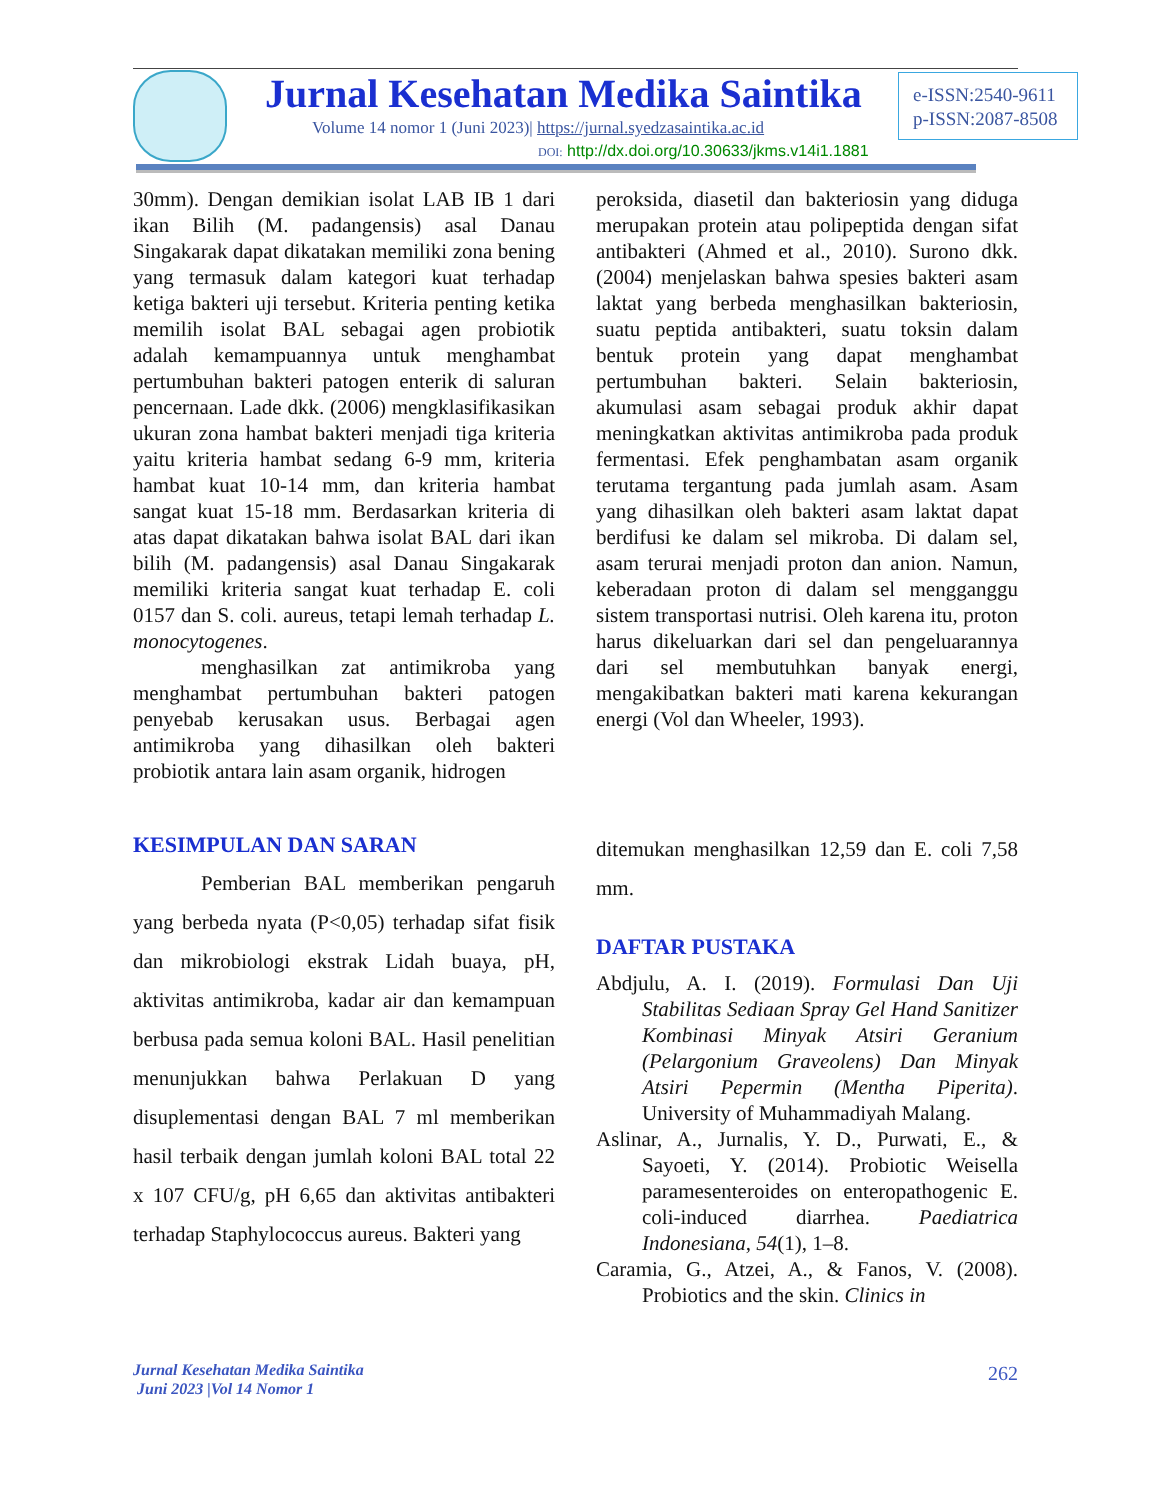Jurnal Kesehatan Medika Saintika
Volume 14 nomor 1 (Juni 2023)| https://jurnal.syedzasaintika.ac.id
DOI: http://dx.doi.org/10.30633/jkms.v14i1.1881
e-ISSN:2540-9611
p-ISSN:2087-8508
30mm). Dengan demikian isolat LAB IB 1 dari ikan Bilih (M. padangensis) asal Danau Singakarak dapat dikatakan memiliki zona bening yang termasuk dalam kategori kuat terhadap ketiga bakteri uji tersebut. Kriteria penting ketika memilih isolat BAL sebagai agen probiotik adalah kemampuannya untuk menghambat pertumbuhan bakteri patogen enterik di saluran pencernaan. Lade dkk. (2006) mengklasifikasikan ukuran zona hambat bakteri menjadi tiga kriteria yaitu kriteria hambat sedang 6-9 mm, kriteria hambat kuat 10-14 mm, dan kriteria hambat sangat kuat 15-18 mm. Berdasarkan kriteria di atas dapat dikatakan bahwa isolat BAL dari ikan bilih (M. padangensis) asal Danau Singakarak memiliki kriteria sangat kuat terhadap E. coli 0157 dan S. coli. aureus, tetapi lemah terhadap L. monocytogenes.
menghasilkan zat antimikroba yang menghambat pertumbuhan bakteri patogen penyebab kerusakan usus. Berbagai agen antimikroba yang dihasilkan oleh bakteri probiotik antara lain asam organik, hidrogen
peroksida, diasetil dan bakteriosin yang diduga merupakan protein atau polipeptida dengan sifat antibakteri (Ahmed et al., 2010). Surono dkk. (2004) menjelaskan bahwa spesies bakteri asam laktat yang berbeda menghasilkan bakteriosin, suatu peptida antibakteri, suatu toksin dalam bentuk protein yang dapat menghambat pertumbuhan bakteri. Selain bakteriosin, akumulasi asam sebagai produk akhir dapat meningkatkan aktivitas antimikroba pada produk fermentasi. Efek penghambatan asam organik terutama tergantung pada jumlah asam. Asam yang dihasilkan oleh bakteri asam laktat dapat berdifusi ke dalam sel mikroba. Di dalam sel, asam terurai menjadi proton dan anion. Namun, keberadaan proton di dalam sel mengganggu sistem transportasi nutrisi. Oleh karena itu, proton harus dikeluarkan dari sel dan pengeluarannya dari sel membutuhkan banyak energi, mengakibatkan bakteri mati karena kekurangan energi (Vol dan Wheeler, 1993).
KESIMPULAN DAN SARAN
Pemberian BAL memberikan pengaruh yang berbeda nyata (P<0,05) terhadap sifat fisik dan mikrobiologi ekstrak Lidah buaya, pH, aktivitas antimikroba, kadar air dan kemampuan berbusa pada semua koloni BAL. Hasil penelitian menunjukkan bahwa Perlakuan D yang disuplementasi dengan BAL 7 ml memberikan hasil terbaik dengan jumlah koloni BAL total 22 x 107 CFU/g, pH 6,65 dan aktivitas antibakteri terhadap Staphylococcus aureus. Bakteri yang
ditemukan menghasilkan 12,59 dan E. coli 7,58 mm.
DAFTAR PUSTAKA
Abdjulu, A. I. (2019). Formulasi Dan Uji Stabilitas Sediaan Spray Gel Hand Sanitizer Kombinasi Minyak Atsiri Geranium (Pelargonium Graveolens) Dan Minyak Atsiri Pepermin (Mentha Piperita). University of Muhammadiyah Malang.
Aslinar, A., Jurnalis, Y. D., Purwati, E., & Sayoeti, Y. (2014). Probiotic Weisella paramesenteroides on enteropathogenic E. coli-induced diarrhea. Paediatrica Indonesiana, 54(1), 1–8.
Caramia, G., Atzei, A., & Fanos, V. (2008). Probiotics and the skin. Clinics in
Jurnal Kesehatan Medika Saintika
Juni 2023 |Vol 14 Nomor 1
262